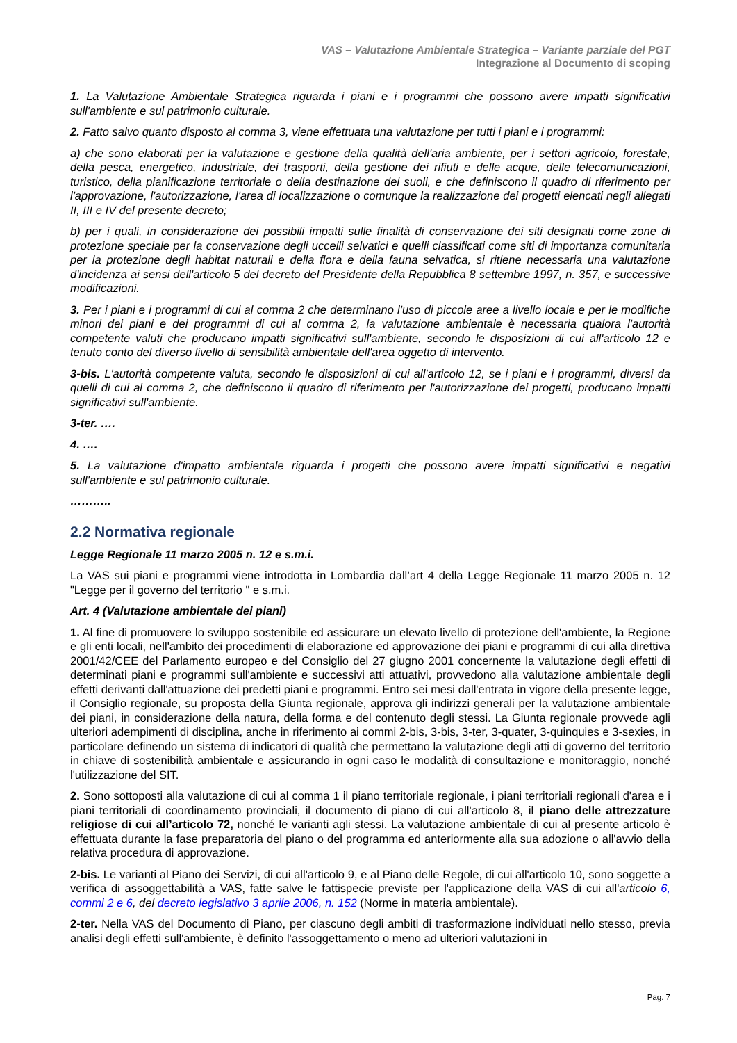VAS – Valutazione Ambientale Strategica – Variante parziale del PGT
Integrazione al Documento di scoping
1. La Valutazione Ambientale Strategica riguarda i piani e i programmi che possono avere impatti significativi sull'ambiente e sul patrimonio culturale.
2. Fatto salvo quanto disposto al comma 3, viene effettuata una valutazione per tutti i piani e i programmi:
a) che sono elaborati per la valutazione e gestione della qualità dell'aria ambiente, per i settori agricolo, forestale, della pesca, energetico, industriale, dei trasporti, della gestione dei rifiuti e delle acque, delle telecomunicazioni, turistico, della pianificazione territoriale o della destinazione dei suoli, e che definiscono il quadro di riferimento per l'approvazione, l'autorizzazione, l'area di localizzazione o comunque la realizzazione dei progetti elencati negli allegati II, III e IV del presente decreto;
b) per i quali, in considerazione dei possibili impatti sulle finalità di conservazione dei siti designati come zone di protezione speciale per la conservazione degli uccelli selvatici e quelli classificati come siti di importanza comunitaria per la protezione degli habitat naturali e della flora e della fauna selvatica, si ritiene necessaria una valutazione d'incidenza ai sensi dell'articolo 5 del decreto del Presidente della Repubblica 8 settembre 1997, n. 357, e successive modificazioni.
3. Per i piani e i programmi di cui al comma 2 che determinano l'uso di piccole aree a livello locale e per le modifiche minori dei piani e dei programmi di cui al comma 2, la valutazione ambientale è necessaria qualora l'autorità competente valuti che producano impatti significativi sull'ambiente, secondo le disposizioni di cui all'articolo 12 e tenuto conto del diverso livello di sensibilità ambientale dell'area oggetto di intervento.
3-bis. L'autorità competente valuta, secondo le disposizioni di cui all'articolo 12, se i piani e i programmi, diversi da quelli di cui al comma 2, che definiscono il quadro di riferimento per l'autorizzazione dei progetti, producano impatti significativi sull'ambiente.
3-ter. ….
4. ….
5. La valutazione d'impatto ambientale riguarda i progetti che possono avere impatti significativi e negativi sull'ambiente e sul patrimonio culturale.
………..
2.2 Normativa regionale
Legge Regionale 11 marzo 2005 n. 12 e s.m.i.
La VAS sui piani e programmi viene introdotta in Lombardia dall’art 4 della Legge Regionale 11 marzo 2005 n. 12 "Legge per il governo del territorio " e s.m.i.
Art. 4 (Valutazione ambientale dei piani)
1. Al fine di promuovere lo sviluppo sostenibile ed assicurare un elevato livello di protezione dell'ambiente, la Regione e gli enti locali, nell'ambito dei procedimenti di elaborazione ed approvazione dei piani e programmi di cui alla direttiva 2001/42/CEE del Parlamento europeo e del Consiglio del 27 giugno 2001 concernente la valutazione degli effetti di determinati piani e programmi sull'ambiente e successivi atti attuativi, provvedono alla valutazione ambientale degli effetti derivanti dall'attuazione dei predetti piani e programmi. Entro sei mesi dall'entrata in vigore della presente legge, il Consiglio regionale, su proposta della Giunta regionale, approva gli indirizzi generali per la valutazione ambientale dei piani, in considerazione della natura, della forma e del contenuto degli stessi. La Giunta regionale provvede agli ulteriori adempimenti di disciplina, anche in riferimento ai commi 2-bis, 3-bis, 3-ter, 3-quater, 3-quinquies e 3-sexies, in particolare definendo un sistema di indicatori di qualità che permettano la valutazione degli atti di governo del territorio in chiave di sostenibilità ambientale e assicurando in ogni caso le modalità di consultazione e monitoraggio, nonché l'utilizzazione del SIT.
2. Sono sottoposti alla valutazione di cui al comma 1 il piano territoriale regionale, i piani territoriali regionali d'area e i piani territoriali di coordinamento provinciali, il documento di piano di cui all'articolo 8, il piano delle attrezzature religiose di cui all’articolo 72, nonché le varianti agli stessi. La valutazione ambientale di cui al presente articolo è effettuata durante la fase preparatoria del piano o del programma ed anteriormente alla sua adozione o all'avvio della relativa procedura di approvazione.
2-bis. Le varianti al Piano dei Servizi, di cui all'articolo 9, e al Piano delle Regole, di cui all'articolo 10, sono soggette a verifica di assoggettabilità a VAS, fatte salve le fattispecie previste per l'applicazione della VAS di cui all'articolo 6, commi 2 e 6, del decreto legislativo 3 aprile 2006, n. 152 (Norme in materia ambientale).
2-ter. Nella VAS del Documento di Piano, per ciascuno degli ambiti di trasformazione individuati nello stesso, previa analisi degli effetti sull'ambiente, è definito l'assoggettamento o meno ad ulteriori valutazioni in
Pag. 7